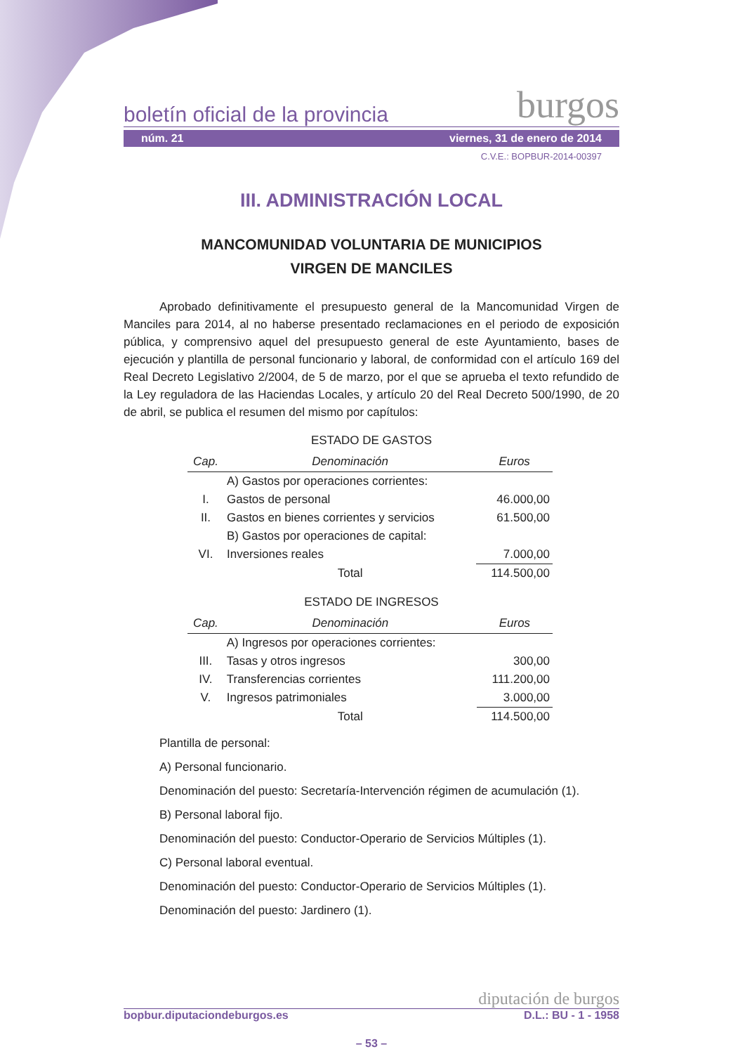boletín oficial de la provincia burgos
núm. 21 viernes, 31 de enero de 2014
C.V.E.: BOPBUR-2014-00397
III. ADMINISTRACIÓN LOCAL
MANCOMUNIDAD VOLUNTARIA DE MUNICIPIOS
VIRGEN DE MANCILES
Aprobado definitivamente el presupuesto general de la Mancomunidad Virgen de Manciles para 2014, al no haberse presentado reclamaciones en el periodo de exposición pública, y comprensivo aquel del presupuesto general de este Ayuntamiento, bases de ejecución y plantilla de personal funcionario y laboral, de conformidad con el artículo 169 del Real Decreto Legislativo 2/2004, de 5 de marzo, por el que se aprueba el texto refundido de la Ley reguladora de las Haciendas Locales, y artículo 20 del Real Decreto 500/1990, de 20 de abril, se publica el resumen del mismo por capítulos:
ESTADO DE GASTOS
| Cap. | Denominación | Euros |
| --- | --- | --- |
| | A) Gastos por operaciones corrientes: | |
| I. | Gastos de personal | 46.000,00 |
| II. | Gastos en bienes corrientes y servicios | 61.500,00 |
| | B) Gastos por operaciones de capital: | |
| VI. | Inversiones reales | 7.000,00 |
| | Total | 114.500,00 |
ESTADO DE INGRESOS
| Cap. | Denominación | Euros |
| --- | --- | --- |
| | A) Ingresos por operaciones corrientes: | |
| III. | Tasas y otros ingresos | 300,00 |
| IV. | Transferencias corrientes | 111.200,00 |
| V. | Ingresos patrimoniales | 3.000,00 |
| | Total | 114.500,00 |
Plantilla de personal:
A) Personal funcionario.
Denominación del puesto: Secretaría-Intervención régimen de acumulación (1).
B) Personal laboral fijo.
Denominación del puesto: Conductor-Operario de Servicios Múltiples (1).
C) Personal laboral eventual.
Denominación del puesto: Conductor-Operario de Servicios Múltiples (1).
Denominación del puesto: Jardinero (1).
diputación de burgos
bopbur.diputaciondeburgos.es D.L.: BU - 1 - 1958
– 53 –